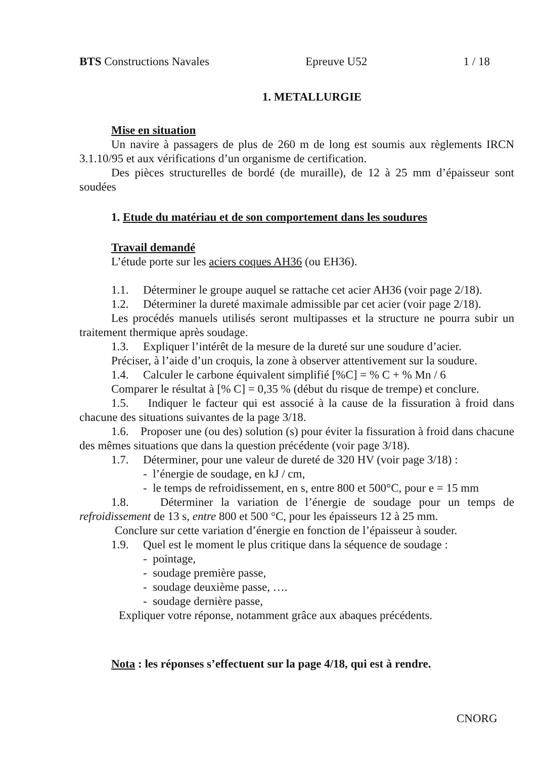BTS Constructions Navales Epreuve U52 1 / 18
1. METALLURGIE
Mise en situation
Un navire à passagers de plus de 260 m de long est soumis aux règlements IRCN 3.1.10/95 et aux vérifications d’un organisme de certification.
Des pièces structurelles de bordé (de muraille), de 12 à 25 mm d’épaisseur sont soudées
1. Etude du matériau et de son comportement dans les soudures
Travail demandé
L’étude porte sur les aciers coques AH36 (ou EH36).
1.1. Déterminer le groupe auquel se rattache cet acier AH36 (voir page 2/18).
1.2. Déterminer la dureté maximale admissible par cet acier (voir page 2/18).
Les procédés manuels utilisés seront multipasses et la structure ne pourra subir un traitement thermique après soudage.
1.3. Expliquer l’intérêt de la mesure de la dureté sur une soudure d’acier.
Préciser, à l’aide d’un croquis, la zone à observer attentivement sur la soudure.
1.4. Calculer le carbone équivalent simplifié [%C] = % C + % Mn / 6
Comparer le résultat à [% C] = 0,35 % (début du risque de trempe) et conclure.
1.5. Indiquer le facteur qui est associé à la cause de la fissuration à froid dans chacune des situations suivantes de la page 3/18.
1.6. Proposer une (ou des) solution (s) pour éviter la fissuration à froid dans chacune des mêmes situations que dans la question précédente (voir page 3/18).
1.7. Déterminer, pour une valeur de dureté de 320 HV (voir page 3/18) :
- l’énergie de soudage, en kJ / cm,
- le temps de refroidissement, en s, entre 800 et 500°C, pour e = 15 mm
1.8. Déterminer la variation de l’énergie de soudage pour un temps de refroidissement de 13 s, entre 800 et 500 °C, pour les épaisseurs 12 à 25 mm.
Conclure sur cette variation d’énergie en fonction de l’épaisseur à souder.
1.9. Quel est le moment le plus critique dans la séquence de soudage :
- pointage,
- soudage première passe,
- soudage deuxième passe, ….
- soudage dernière passe,
Expliquer votre réponse, notamment grâce aux abaques précédents.
Nota : les réponses s’effectuent sur la page 4/18, qui est à rendre.
CNORG